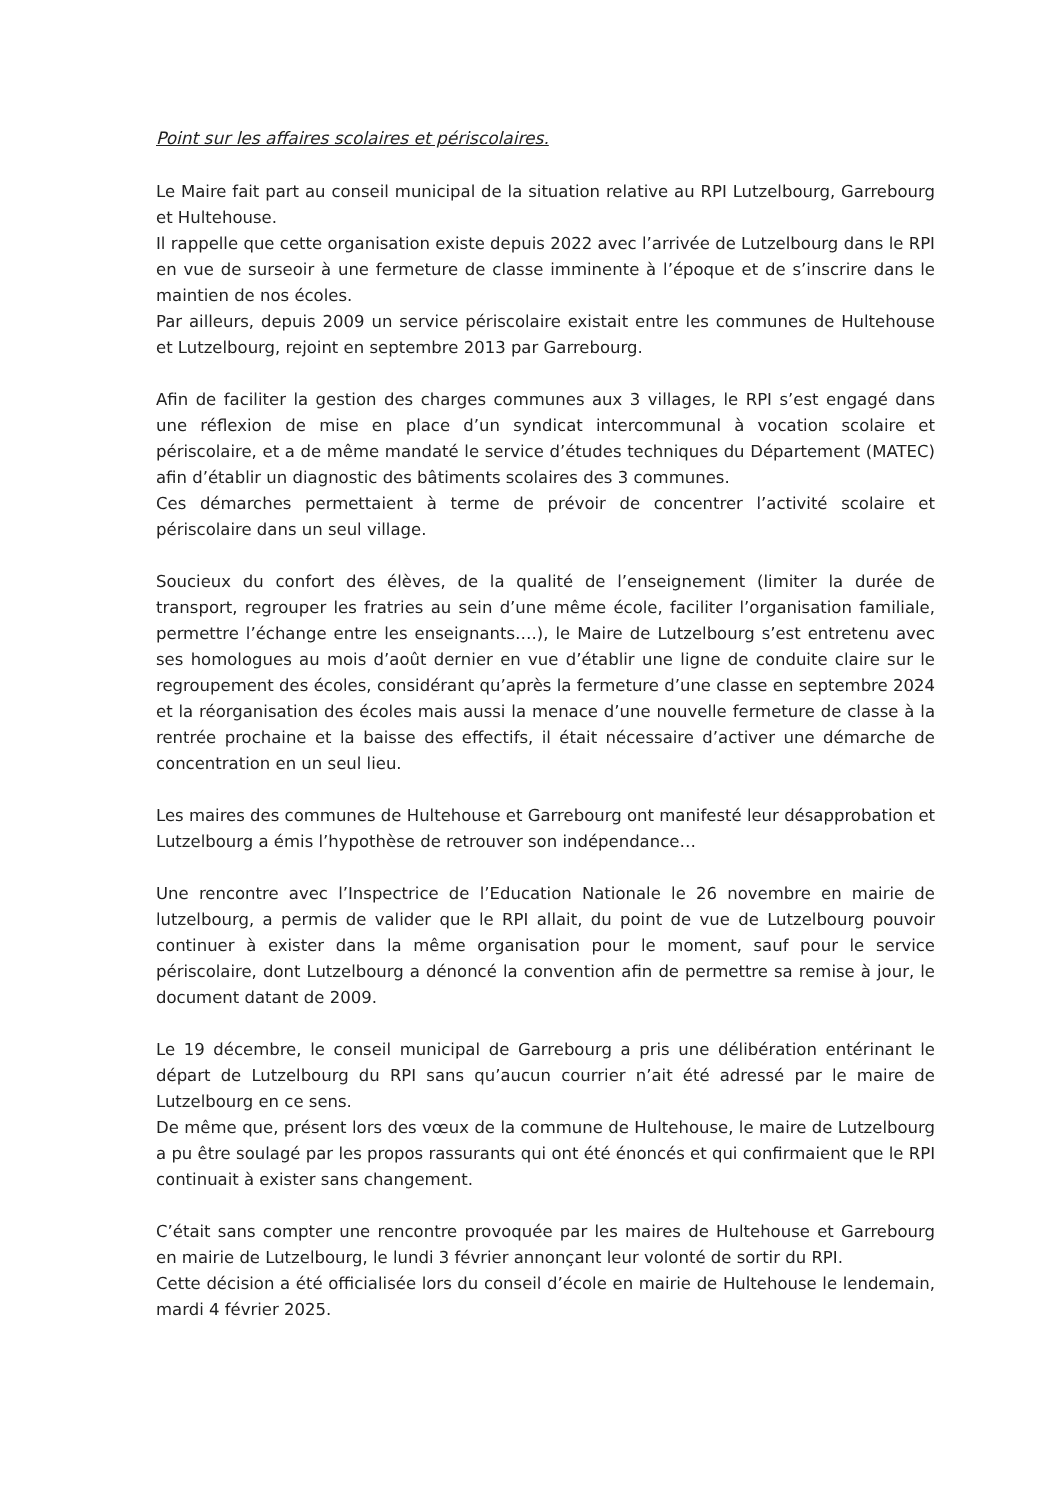Point sur les affaires scolaires et périscolaires.
Le Maire fait part au conseil municipal de la situation relative au RPI Lutzelbourg, Garrebourg et Hultehouse.
Il rappelle que cette organisation existe depuis 2022 avec l’arrivée de Lutzelbourg dans le RPI en vue de surseoir à une fermeture de classe imminente à l’époque et de s’inscrire dans le maintien de nos écoles.
Par ailleurs, depuis 2009 un service périscolaire existait entre les communes de Hultehouse et Lutzelbourg, rejoint en septembre 2013 par Garrebourg.
Afin de faciliter la gestion des charges communes aux 3 villages, le RPI s’est engagé dans une réflexion de mise en place d’un syndicat intercommunal à vocation scolaire et périscolaire, et a de même mandaté le service d’études techniques du Département (MATEC) afin d’établir un diagnostic des bâtiments scolaires des 3 communes.
Ces démarches permettaient à terme de prévoir de concentrer l’activité scolaire et périscolaire dans un seul village.
Soucieux du confort des élèves, de la qualité de l’enseignement (limiter la durée de transport, regrouper les fratries au sein d’une même école, faciliter l’organisation familiale, permettre l’échange entre les enseignants….), le Maire de Lutzelbourg s’est entretenu avec ses homologues au mois d’août dernier en vue d’établir une ligne de conduite claire sur le regroupement des écoles, considérant qu’après la fermeture d’une classe en septembre 2024 et la réorganisation des écoles mais aussi la menace d’une nouvelle fermeture de classe à la rentrée prochaine et la baisse des effectifs, il était nécessaire d’activer une démarche de concentration en un seul lieu.
Les maires des communes de Hultehouse et Garrebourg ont manifesté leur désapprobation et Lutzelbourg a émis l’hypothèse de retrouver son indépendance…
Une rencontre avec l’Inspectrice de l’Education Nationale le 26 novembre en mairie de lutzelbourg, a permis de valider que le RPI allait, du point de vue de Lutzelbourg pouvoir continuer à exister dans la même organisation pour le moment, sauf pour le service périscolaire, dont Lutzelbourg a dénoncé la convention afin de permettre sa remise à jour, le document datant de 2009.
Le 19 décembre, le conseil municipal de Garrebourg a pris une délibération entérinant le départ de Lutzelbourg du RPI sans qu’aucun courrier n’ait été adressé par le maire de Lutzelbourg en ce sens.
De même que, présent lors des vœux de la commune de Hultehouse, le maire de Lutzelbourg a pu être soulagé par les propos rassurants qui ont été énoncés et qui confirmaient que le RPI continuait à exister sans changement.
C’était sans compter une rencontre provoquée par les maires de Hultehouse et Garrebourg en mairie de Lutzelbourg, le lundi 3 février annonçant leur volonté de sortir du RPI.
Cette décision a été officialisée lors du conseil d’école en mairie de Hultehouse le lendemain, mardi 4 février 2025.